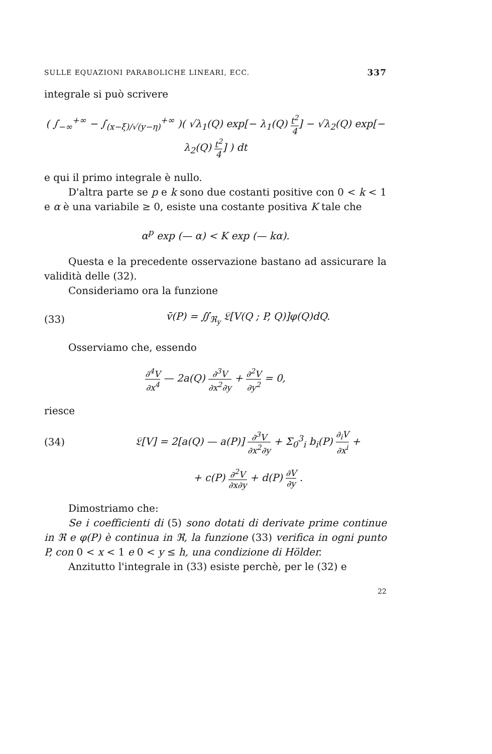SULLE EQUAZIONI PARABOLICHE LINEARI, ECC. 337
integrale si può scrivere
( ∫<sub>−∞</sub><sup>+∞</sup> − ∫<sub>(x−ξ)/√(y−η)</sub><sup>+∞</sup> )( √λ<sub>1</sub>(Q) exp[− λ<sub>1</sub>(Q) t<sup>2</sup> 4] − √λ<sub>2</sub>(Q) exp[− λ<sub>2</sub>(Q) t<sup>2</sup> 4] ) dt
e qui il primo integrale è nullo.
D'altra parte se p e k sono due costanti positive con 0 < k < 1 e α è una variabile ≥ 0, esiste una costante positiva K tale che
α<sup>p</sup> exp (— α) < K exp (— kα).
Questa e la precedente osservazione bastano ad assicurare la validità delle (32).
Consideriamo ora la funzione
(33)
v̄(P) = ∬<sub>ℜ<sub>y</sub></sub> 𝔏[V(Q ; P, Q)]φ(Q)dQ.
Osserviamo che, essendo
∂<sup>4</sup>V ∂x<sup>4</sup> — 2a(Q) ∂<sup>3</sup>V ∂x<sup>2</sup>∂y + ∂<sup>2</sup>V ∂y<sup>2</sup> = 0,
riesce
(34)
𝔏[V] = 2[a(Q) — a(P)] ∂<sup>3</sup>V ∂x<sup>2</sup>∂y + Σ<sub>0</sub><sup>3</sup><sub>i</sub> b<sub>i</sub>(P) ∂<sub>i</sub>V ∂x<sup>i</sup> +
+ c(P) ∂<sup>2</sup>V ∂x∂y + d(P) ∂V ∂y .
Dimostriamo che:
Se i coefficienti di (5) sono dotati di derivate prime continue in ℜ e φ(P) è continua in ℜ, la funzione (33) verifica in ogni punto P, con 0 < x < 1 e 0 < y ≤ h, una condizione di Hölder.
Anzitutto l'integrale in (33) esiste perchè, per le (32) e
22